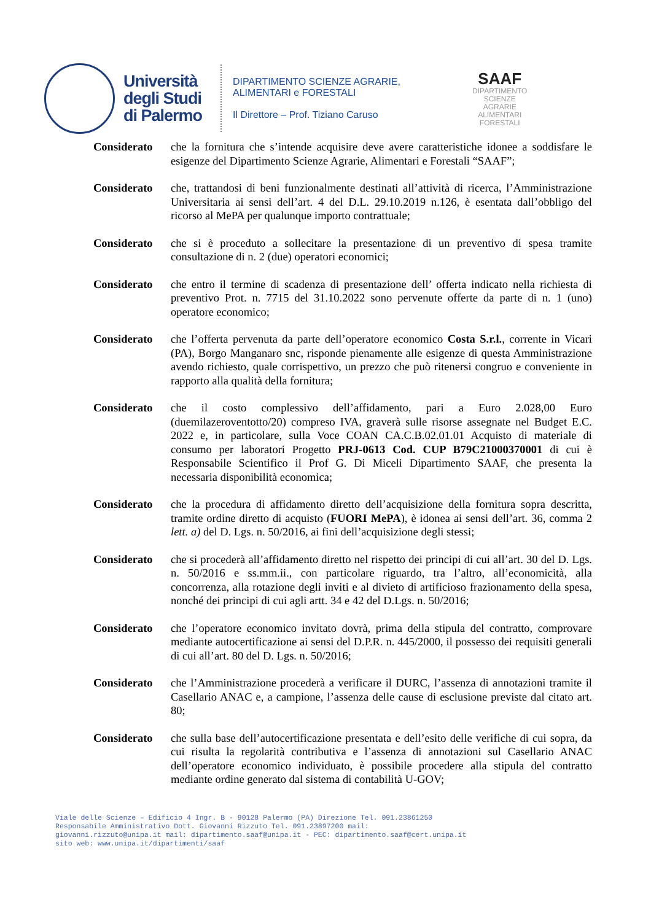Università
degli Studi
di Palermo
DIPARTIMENTO SCIENZE AGRARIE,
ALIMENTARI e FORESTALI
Il Direttore – Prof. Tiziano Caruso
SAAF
DIPARTIMENTO
SCIENZE
AGRARIE
ALIMENTARI
FORESTALI
Considerato che la fornitura che s’intende acquisire deve avere caratteristiche idonee a soddisfare le esigenze del Dipartimento Scienze Agrarie, Alimentari e Forestali “SAAF”;
Considerato che, trattandosi di beni funzionalmente destinati all’attività di ricerca, l’Amministrazione Universitaria ai sensi dell’art. 4 del D.L. 29.10.2019 n.126, è esentata dall’obbligo del ricorso al MePA per qualunque importo contrattuale;
Considerato che si è proceduto a sollecitare la presentazione di un preventivo di spesa tramite consultazione di n. 2 (due) operatori economici;
Considerato che entro il termine di scadenza di presentazione dell’ offerta indicato nella richiesta di preventivo Prot. n. 7715 del 31.10.2022 sono pervenute offerte da parte di n. 1 (uno) operatore economico;
Considerato che l’offerta pervenuta da parte dell’operatore economico Costa S.r.l., corrente in Vicari (PA), Borgo Manganaro snc, risponde pienamente alle esigenze di questa Amministrazione avendo richiesto, quale corrispettivo, un prezzo che può ritenersi congruo e conveniente in rapporto alla qualità della fornitura;
Considerato che il costo complessivo dell’affidamento, pari a Euro 2.028,00 Euro (duemilazeroventotto/20) compreso IVA, graverà sulle risorse assegnate nel Budget E.C. 2022 e, in particolare, sulla Voce COAN CA.C.B.02.01.01 Acquisto di materiale di consumo per laboratori Progetto PRJ-0613 Cod. CUP B79C21000370001 di cui è Responsabile Scientifico il Prof G. Di Miceli Dipartimento SAAF, che presenta la necessaria disponibilità economica;
Considerato che la procedura di affidamento diretto dell’acquisizione della fornitura sopra descritta, tramite ordine diretto di acquisto (FUORI MePA), è idonea ai sensi dell’art. 36, comma 2 lett. a) del D. Lgs. n. 50/2016, ai fini dell’acquisizione degli stessi;
Considerato che si procederà all’affidamento diretto nel rispetto dei principi di cui all’art. 30 del D. Lgs. n. 50/2016 e ss.mm.ii., con particolare riguardo, tra l’altro, all’economicità, alla concorrenza, alla rotazione degli inviti e al divieto di artificioso frazionamento della spesa, nonché dei principi di cui agli artt. 34 e 42 del D.Lgs. n. 50/2016;
Considerato che l’operatore economico invitato dovrà, prima della stipula del contratto, comprovare mediante autocertificazione ai sensi del D.P.R. n. 445/2000, il possesso dei requisiti generali di cui all’art. 80 del D. Lgs. n. 50/2016;
Considerato che l’Amministrazione procederà a verificare il DURC, l’assenza di annotazioni tramite il Casellario ANAC e, a campione, l’assenza delle cause di esclusione previste dal citato art. 80;
Considerato che sulla base dell’autocertificazione presentata e dell’esito delle verifiche di cui sopra, da cui risulta la regolarità contributiva e l’assenza di annotazioni sul Casellario ANAC dell’operatore economico individuato, è possibile procedere alla stipula del contratto mediante ordine generato dal sistema di contabilità U-GOV;
Viale delle Scienze – Edificio 4 Ingr. B - 90128 Palermo (PA) Direzione Tel. 091.23861250
Responsabile Amministrativo Dott. Giovanni Rizzuto Tel. 091.23897200 mail:
giovanni.rizzuto@unipa.it mail: dipartimento.saaf@unipa.it - PEC: dipartimento.saaf@cert.unipa.it
sito web: www.unipa.it/dipartimenti/saaf